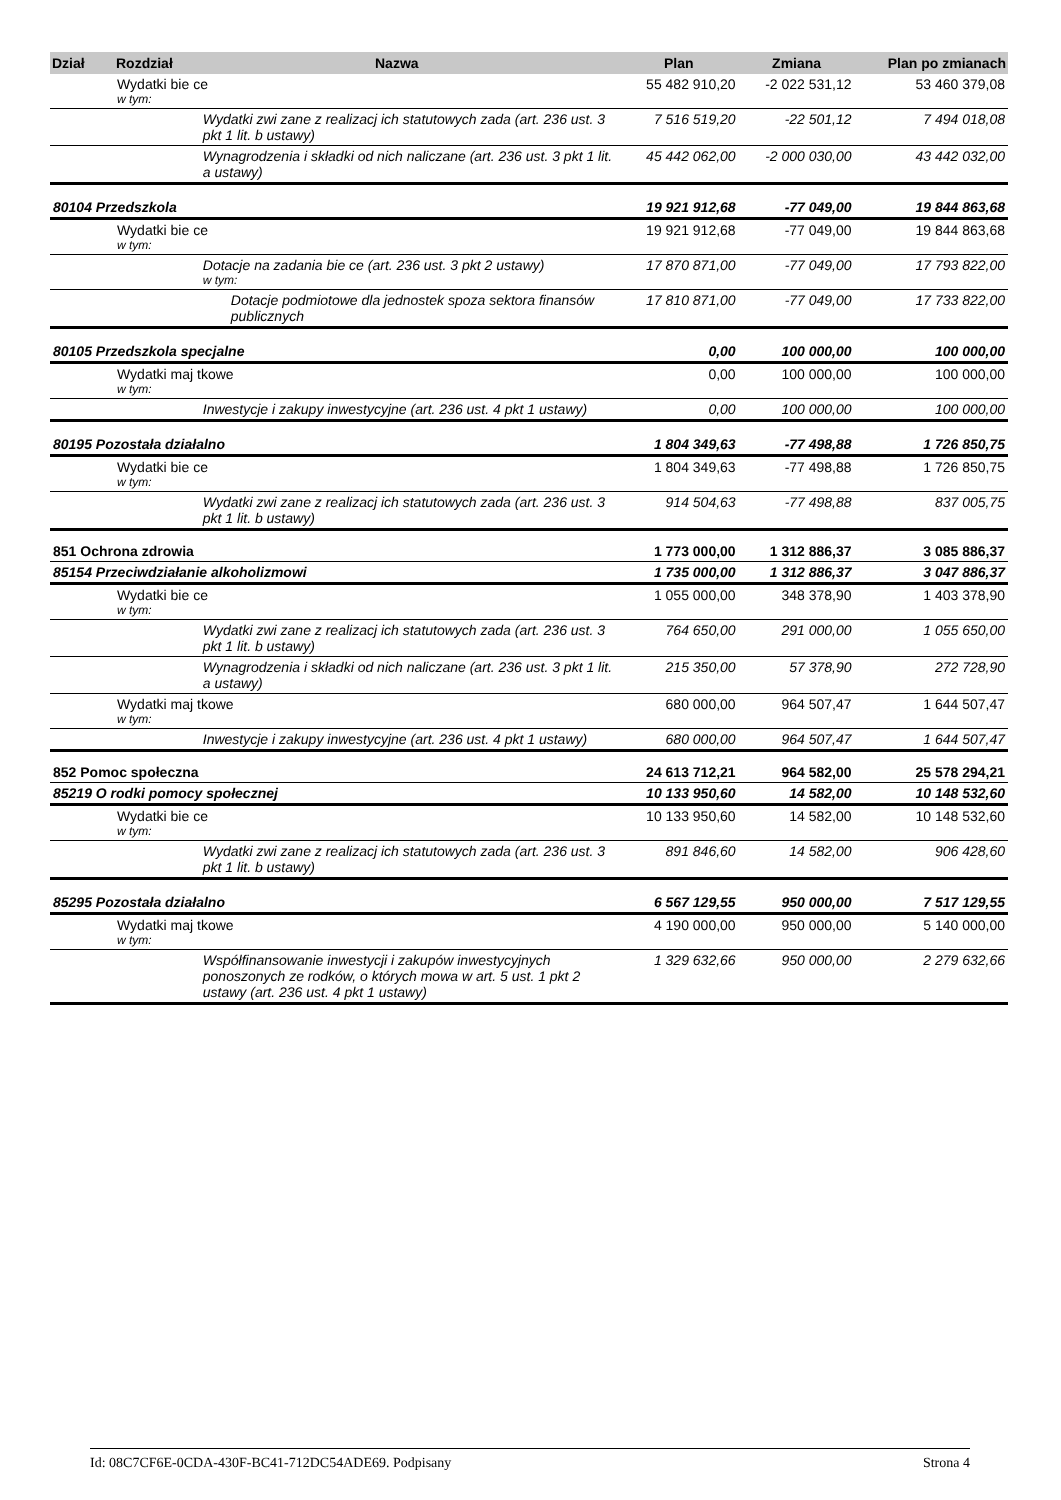| Dział | Rozdział | Nazwa | Plan | Zmiana | Plan po zmianach |
| --- | --- | --- | --- | --- | --- |
| | Wydatki bie ce w tym: | | 55 482 910,20 | -2 022 531,12 | 53 460 379,08 |
| | | Wydatki zwi zane z realizacj ich statutowych zada (art. 236 ust. 3 pkt 1 lit. b ustawy) | 7 516 519,20 | -22 501,12 | 7 494 018,08 |
| | | Wynagrodzenia i składki od nich naliczane (art. 236 ust. 3 pkt 1 lit. a ustawy) | 45 442 062,00 | -2 000 030,00 | 43 442 032,00 |
| 80104 Przedszkola | | | 19 921 912,68 | -77 049,00 | 19 844 863,68 |
| | Wydatki bie ce w tym: | | 19 921 912,68 | -77 049,00 | 19 844 863,68 |
| | | Dotacje na zadania bie ce (art. 236 ust. 3 pkt 2 ustawy) w tym: | 17 870 871,00 | -77 049,00 | 17 793 822,00 |
| | | Dotacje podmiotowe dla jednostek spoza sektora finansów publicznych | 17 810 871,00 | -77 049,00 | 17 733 822,00 |
| 80105 Przedszkola specjalne | | | 0,00 | 100 000,00 | 100 000,00 |
| | Wydatki maj tkowe w tym: | | 0,00 | 100 000,00 | 100 000,00 |
| | | Inwestycje i zakupy inwestycyjne (art. 236 ust. 4 pkt 1 ustawy) | 0,00 | 100 000,00 | 100 000,00 |
| 80195 Pozostała działalno | | | 1 804 349,63 | -77 498,88 | 1 726 850,75 |
| | Wydatki bie ce w tym: | | 1 804 349,63 | -77 498,88 | 1 726 850,75 |
| | | Wydatki zwi zane z realizacj ich statutowych zada (art. 236 ust. 3 pkt 1 lit. b ustawy) | 914 504,63 | -77 498,88 | 837 005,75 |
| 851 Ochrona zdrowia | | | 1 773 000,00 | 1 312 886,37 | 3 085 886,37 |
| 85154 Przeciwdziałanie alkoholizmowi | | | 1 735 000,00 | 1 312 886,37 | 3 047 886,37 |
| | Wydatki bie ce w tym: | | 1 055 000,00 | 348 378,90 | 1 403 378,90 |
| | | Wydatki zwi zane z realizacj ich statutowych zada (art. 236 ust. 3 pkt 1 lit. b ustawy) | 764 650,00 | 291 000,00 | 1 055 650,00 |
| | | Wynagrodzenia i składki od nich naliczane (art. 236 ust. 3 pkt 1 lit. a ustawy) | 215 350,00 | 57 378,90 | 272 728,90 |
| | Wydatki maj tkowe w tym: | | 680 000,00 | 964 507,47 | 1 644 507,47 |
| | | Inwestycje i zakupy inwestycyjne (art. 236 ust. 4 pkt 1 ustawy) | 680 000,00 | 964 507,47 | 1 644 507,47 |
| 852 Pomoc społeczna | | | 24 613 712,21 | 964 582,00 | 25 578 294,21 |
| 85219 O rodki pomocy społecznej | | | 10 133 950,60 | 14 582,00 | 10 148 532,60 |
| | Wydatki bie ce w tym: | | 10 133 950,60 | 14 582,00 | 10 148 532,60 |
| | | Wydatki zwi zane z realizacj ich statutowych zada (art. 236 ust. 3 pkt 1 lit. b ustawy) | 891 846,60 | 14 582,00 | 906 428,60 |
| 85295 Pozostała działalno | | | 6 567 129,55 | 950 000,00 | 7 517 129,55 |
| | Wydatki maj tkowe w tym: | | 4 190 000,00 | 950 000,00 | 5 140 000,00 |
| | | Współfinansowanie inwestycji i zakupów inwestycyjnych ponoszonych ze rodków, o których mowa w art. 5 ust. 1 pkt 2 ustawy (art. 236 ust. 4 pkt 1 ustawy) | 1 329 632,66 | 950 000,00 | 2 279 632,66 |
Id: 08C7CF6E-0CDA-430F-BC41-712DC54ADE69. Podpisany Strona 4